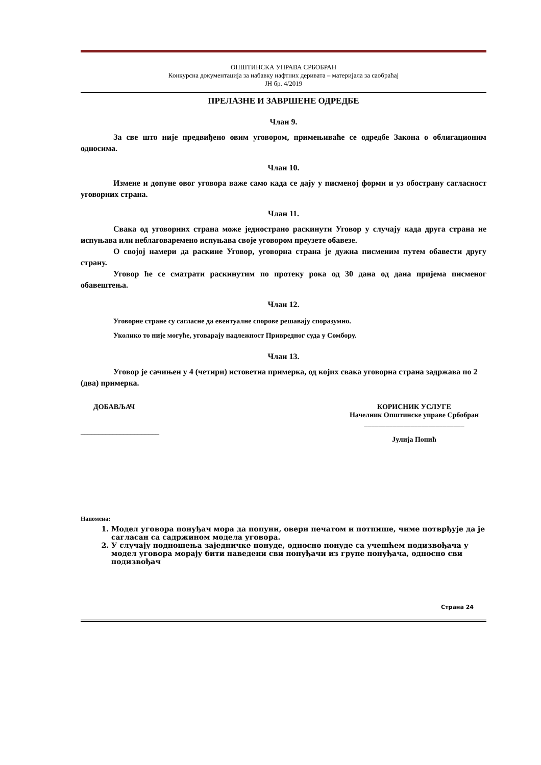ОПШТИНСКА УПРАВА СРБОБРАН
Конкурсна документација за набавку нафтних деривата – материјала за саобраћај
ЈН бр. 4/2019
ПРЕЛАЗНЕ И ЗАВРШЕНЕ ОДРЕДБЕ
Члан 9.
За све што није предвиђено овим уговором, примењиваће се одредбе Закона о облигационим односима.
Члан 10.
Измене и допуне овог уговора важе само када се дају у писменој форми и уз обострану сагласност уговорних страна.
Члан 11.
Свака од уговорних страна може једнострано раскинути Уговор у случају када друга страна не испуњава или неблаговаремено испуњава своје уговором преузете обавезе.
О својој намери да раскине Уговор, уговорна страна је дужна писменим путем обавести другу страну.
Уговор ће се сматрати раскинутим по протеку рока од 30 дана од дана пријема писменог обавештења.
Члан 12.
Уговорне стране су сагласне да евентуалне спорове решавају споразумно.
Уколико то није могуће, уговарају надлежност Привредног суда у Сомбору.
Члан 13.
Уговор је сачињен у 4 (четири) истоветна примерка, од којих свака уговорна страна задржава по 2 (два) примерка.
ДОБАВЉАЧ
______________________
КОРИСНИК УСЛУГЕ
Начелник Општинске управе Србобран
____________________________
Јулија Попић
Напомена:
1. Модел уговора понуђач мора да попуни, овери печатом и потпише, чиме потврђује да је сагласан са садржином модела уговора.
2. У случају подношења заједничке понуде, односно понуде са учешћем подизвођача у модел уговора морају бити наведени сви понуђачи из групе понуђача, односно сви подизвођач
Страна 24